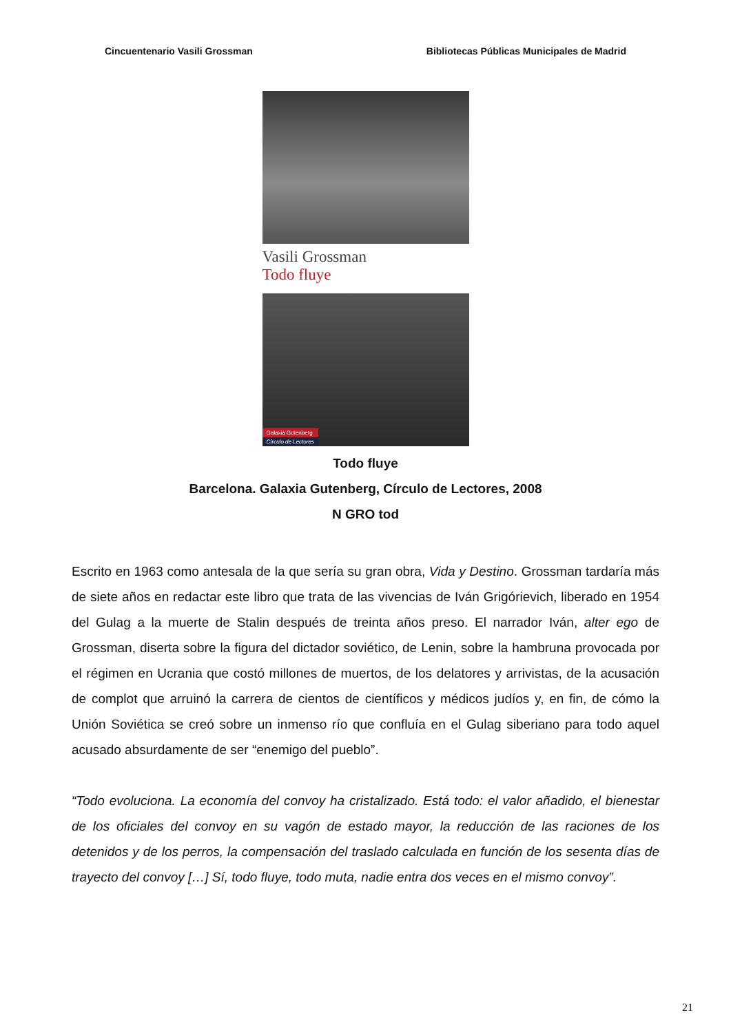Cincuentenario Vasili Grossman Bibliotecas Públicas Municipales de Madrid
Vasili Grossman
Todo fluye
Galaxia Gutenberg
Círculo de Lectores
Todo fluye
Barcelona. Galaxia Gutenberg, Círculo de Lectores, 2008
N GRO tod
Escrito en 1963 como antesala de la que sería su gran obra, Vida y Destino. Grossman tardaría más de siete años en redactar este libro que trata de las vivencias de Iván Grigórievich, liberado en 1954 del Gulag a la muerte de Stalin después de treinta años preso. El narrador Iván, alter ego de Grossman, diserta sobre la figura del dictador soviético, de Lenin, sobre la hambruna provocada por el régimen en Ucrania que costó millones de muertos, de los delatores y arrivistas, de la acusación de complot que arruinó la carrera de cientos de científicos y médicos judíos y, en fin, de cómo la Unión Soviética se creó sobre un inmenso río que confluía en el Gulag siberiano para todo aquel acusado absurdamente de ser “enemigo del pueblo”.
“Todo evoluciona. La economía del convoy ha cristalizado. Está todo: el valor añadido, el bienestar de los oficiales del convoy en su vagón de estado mayor, la reducción de las raciones de los detenidos y de los perros, la compensación del traslado calculada en función de los sesenta días de trayecto del convoy […] Sí, todo fluye, todo muta, nadie entra dos veces en el mismo convoy”.
21